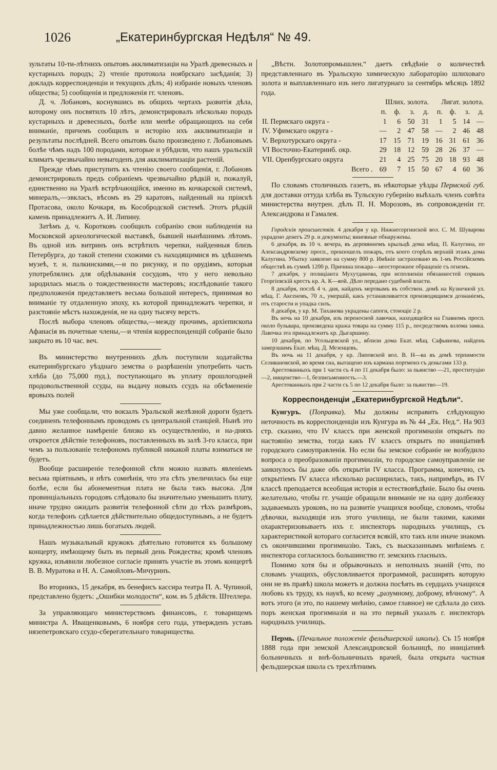1026 „Екатеринбургская Недѣля“ № 49.
зультаты 10-ти-лѣтнихъ опытовъ акклиматизацiи на Уралѣ древесныхъ и кустарныхъ породъ; 2) чтенiе протокола ноябрскаго засѣданiя; 3) докладъ корреспонденцiи и текущихъ дѣлъ; 4) избранiе новыхъ членовъ общества; 5) сообщенiя и предложенiя гг. членовъ.
Д. ч. Лобановъ, коснувшись въ общихъ чертахъ развитiя дѣла, которому онъ посвятилъ 10 лѣтъ, демонстрировалъ нѣсколько породъ кустарныхъ и древесныхъ, болѣе или менѣе обращающихъ на себя вниманiе, причемъ сообщилъ и исторiю ихъ акклиматизацiи и результаты послѣдней. Всего опытовъ было произведено г. Лобановымъ болѣе чѣмъ надъ 100 породами, которые и убѣдили, что нашъ уральскiй климатъ чрезвычайно невыгоденъ для акклиматизацiи растенiй.
Прежде чѣмъ приступить къ чтенiю своего сообщенiя, г. Лобановъ демонстрировалъ предъ собранiемъ чрезвычайно рѣдкiй и, пожалуй, единственно на Уралѣ встрѣчающiйся, именно въ кочкарской системѣ, минералъ,—эвкласъ, вѣсомъ въ 29 каратовъ, найденный на прiискѣ Протасова, около Кочкаря, въ Кособродской системѣ. Этотъ рѣдкiй камень принадлежитъ А. И. Липину.
Затѣмъ д. ч. Коротковъ сообщилъ собранiю свои наблюденiя на Московской археологической выставкѣ, бывшей нынѣшнимъ лѣтомъ. Въ одной изъ витринъ онъ встрѣтилъ черепки, найденныя близъ Петербурга, до такой степени схожими съ находящимися въ здѣшнемъ музеѣ, т. н. палкинскими,—и по рисунку, и по орудiямъ, которыя употреблялись для обдѣлыванiя сосудовъ, что у него невольно зародилась мысль о тождественности мастеровъ; изслѣдованiе такого предположенiя представляетъ весьма большой интересъ, принимая во вниманiе ту отдаленную эпоху, къ которой принадлежатъ черепки, и разстоянiе мѣстъ нахожденiя, не на одну тысячу верстъ.
Послѣ выбора членовъ общества,—между прочимъ, архiепископа Афанасiя въ почетные члены,—и чтенiя корреспонденцiй собранiе было закрыто въ 10 час. веч.
Въ министерство внутреннихъ дѣлъ поступили ходатайства екатеринбургскаго уѣзднаго земства о разрѣшенiи употребить часть хлѣба (до 75,000 пуд.), поступающаго въ уплату прошлогодней продовольственной ссуды, на выдачу новыхъ ссудъ на обсѣмененiе яровыхъ полей
Мы уже сообщали, что вокзалъ Уральской желѣзной дороги будетъ соединенъ телефоннымъ проводомъ съ центральной станцiей. Нынѣ это давно желанное намѣренiе близко къ осуществленiю, и на-дняхъ откроется дѣйствiе телефоновъ, поставленныхъ въ залѣ 3-го класса, при чемъ за пользованiе телефономъ публикой никакой платы взиматься не будетъ.
Вообще расширенiе телефонной сѣти можно назвать явленiемъ весьма прiятнымъ, и нѣтъ сомнѣнiя, что эта сѣть увеличилась бы еще болѣе, если бы абонементная плата не была такъ высока. Для провинцiальныхъ городовъ слѣдовало бы значительно уменьшить плату, иначе трудно ожидать развитiя телефонной сѣти до тѣхъ размѣровъ, когда телефонъ сдѣлается дѣйствительно общедоступнымъ, а не будетъ принадлежностью лишь богатыхъ людей.
Нашъ музыкальный кружокъ дѣятельно готовится къ большому концерту, имѣющему быть въ первый день Рождества; кромѣ членовъ кружка, изъявили любезное согласiе принять участiе въ этомъ концертѣ В. В. Муратова и Н. А. Самойловъ-Мичуринъ.
Во вторникъ, 15 декабря, въ бенефисъ кассира театра П. А. Чупиной, представлено будетъ: „Ошибки молодости“, ком. въ 5 дѣйств. Штеллера.
За управляющаго министерствомъ финансовъ, г. товарищемъ министра А. Иващенковымъ, 6 ноября сего года, утвержденъ уставъ нязепетровскаго ссудо-сберегательнаго товарищества.
„Вѣстн. Золотопромышлен.“ даетъ свѣдѣнiе о количествѣ представленнаго въ Уральскую химическую лабораторiю шлиховаго золота и выплавленнаго изъ него лигатурнаго за сентябрь мѣсяцъ 1892 года.
| | Шлих. золота. | | | | Лигат. золота. | | | |
| --- | --- | --- | --- | --- | --- | --- | --- | --- |
| | п. | ф. | з. | д. | п. | ф. | з. | д. |
| II. Пермскаго округа - | 1 | 6 | 50 | 31 | 1 | 5 | 14 | — |
| IV. Уфимскаго округа - | — | 2 | 47 | 58 | — | 2 | 46 | 48 |
| V. Верхотурскаго округа - | 17 | 15 | 71 | 19 | 16 | 31 | 61 | 36 |
| VI Восточно-Екатеринб. окр. | 29 | 18 | 12 | 59 | 28 | 26 | 37 | — |
| VII. Оренбургскаго округа | 21 | 4 | 25 | 75 | 20 | 18 | 93 | 48 |
| Всего . | 69 | 7 | 15 | 50 | 67 | 4 | 60 | 36 |
По словамъ столичныхъ газетъ, въ нѣкоторые уѣзды Пермской губ. для доставки оттуда хлѣба въ Тульскую губернiю выѣхалъ членъ совѣта министерства внутрен. дѣлъ П. Н. Морозовъ, въ сопровожденiи гг. Александрова и Гамалея.
Городскiя происшествiя. 4 декабря у кр. Нижнесергинской вол. С. М. Шуварова украдено денегъ 29 р. и документы; виновные обнаружены.
6 декабря, въ 10 ч. вечера, въ деревянномъ крыльцѣ дома мѣщ. П. Калугина, по Александровскому просп., произошелъ пожаръ, отъ коего сгорѣлъ верхнiй этажъ дома Калугина. Убытку заявлено на сумму 800 р. Имѣнiе застраховано въ 1-мъ Россiйскомъ обществѣ въ суммѣ 1200 р. Причина пожара—неосторожное обращенiе съ огнемъ.
7 декабря, у полицiанта Мухутдинова, при исполненiи обязанностей сорванъ Георгiевскiй крестъ кр. А. К—вой. Дѣло передано судебной власти.
8 декабря, послѣ 4 ч. дня, найденъ мертвымъ въ собствен. домѣ на Кузнечной ул. мѣщ. Г. Аксеновъ, 70 л., умершiй, какъ устанавливается производящимся дознанiемъ, отъ старости и упадка силъ.
8 декабря, у кр. М. Тиханова украдены сапоги, стоющiе 2 р.
Въ ночь на 10 декабря, изъ переносной лавочки, находящейся на Главномъ просп. около бульвара, произведена кража товара на сумму 115 р., посредствомъ взлома замка. Лавочка эта принадлежитъ кр. Дыгаршину.
10 декабря, по Усольцевской ул., вблизи дома Екат. мѣщ. Сафьянова, найденъ замерзшимъ Екат. мѣщ. Д. Мезенцевъ.
Въ ночь на 11 декабря, у кр. Липовской вол. В. Н—ва въ домѣ терпимости Селивановской, во время сна, вытащено изъ кармана портмонэ съ деньгами 133 р.
Арестованныхъ при 1 части съ 4 по 11 декабря было: за пьянство —21, проституцiю—2, нищенство—1, безписьменность.—3.
Арестованныхъ при 2 части съ 5 по 12 декабря было: за пьянство—19.
Корреспонденцiи „Екатеринбургской Недѣли“.
Кунгуръ. (Поправка). Мы должны исправить слѣдующую неточность въ корреспонденцiи изъ Кунгура въ № 44 „Ек. Нед.“. На 903 стр. сказано, что IV классъ при женской прогимназiи открытъ по настоянiю земства, тогда какъ IV классъ открытъ по иницiативѣ городского самоуправленiя. Но если бы земское собранiе не возбудило вопроса о преобразованiи прогимназiи, то городское самоуправленiе не заикнулось бы даже объ открытiи IV класса. Программа, конечно, съ открытiемъ IV класса нѣсколько расширилась, такъ, напримѣръ, въ IV классѣ преподается всеобщая исторiя и естествовѣдѣнiе. Было бы очень желательно, чтобы гг. учащiе обращали вниманiе не на одну долбежку задаваемыхъ уроковъ, но на развитiе учащихся вообще, словомъ, чтобы дѣвочки, выходящiя изъ этого училища, не были такими, какими охарактеризовываетъ ихъ г. инспекторъ народныхъ училищъ, съ характеристикой котораго согласится всякiй, кто такъ или иначе знакомъ съ окончившими прогимназiю. Такъ, съ высказаннымъ мнѣнiемъ г. инспектора согласилось большинство гг. земскихъ гласныхъ.
Помимо хотя бы и обрывочныхъ и неполныхъ знанiй (что, по словамъ учащихъ, обусловливается программой, расширять которую они не въ правѣ) школа можетъ и должна посѣять въ сердцахъ учащихся любовь къ труду, къ наукѣ, ко всему „разумному, доброму, вѣчному“. А вотъ этого (и это, по нашему мнѣнiю, самое главное) не сдѣлала до сихъ поръ женская прогимназiя и на это первый указалъ г. инспекторъ народныхъ училищъ.
Пермь. (Печальное положенiе фельдшерской школы). Съ 15 ноября 1888 года при земской Александровской больницѣ, по иницiативѣ больничныхъ и внѣ-больничныхъ врачей, была открыта частная фельдшерская школа съ трехлѣтнимъ